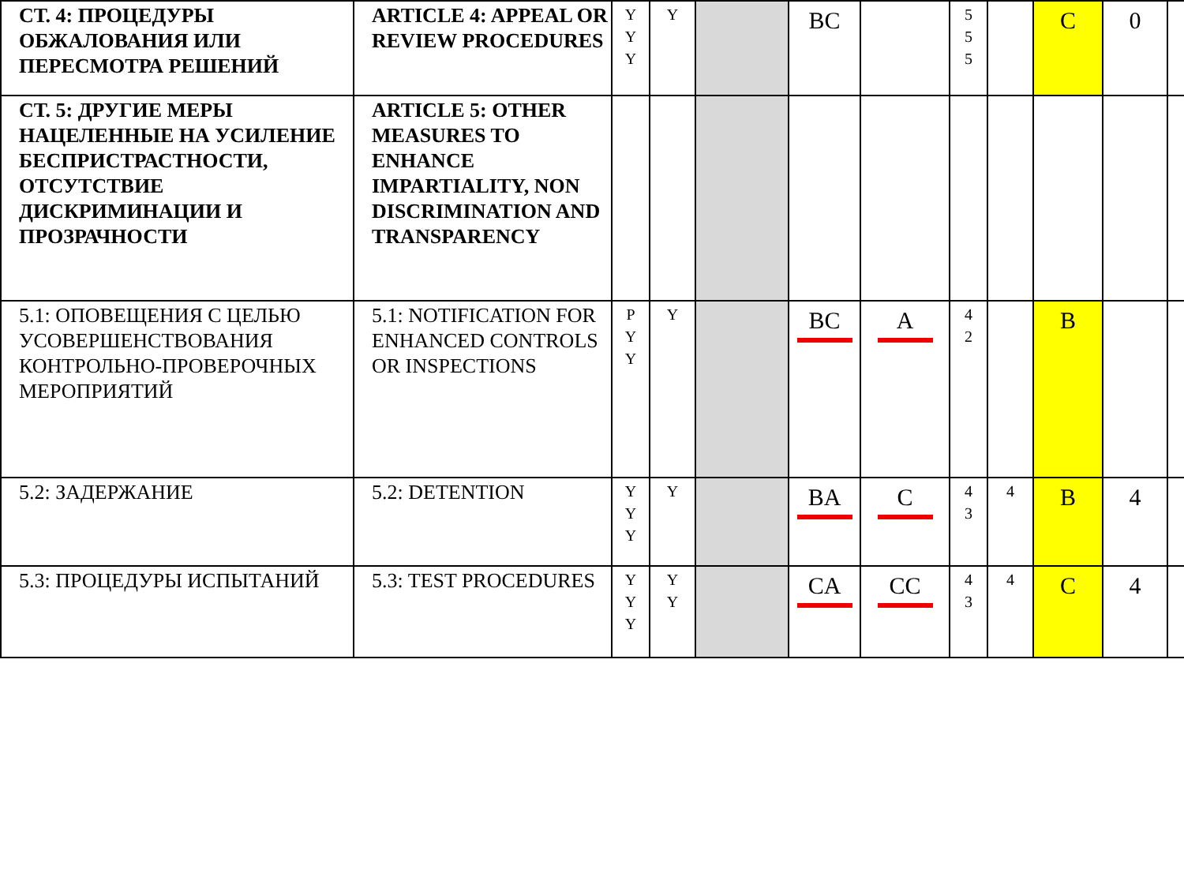| СТ. 4: ПРОЦЕДУРЫ ОБЖАЛОВАНИЯ ИЛИ ПЕРЕСМОТРА РЕШЕНИЙ | ARTICLE 4: APPEAL OR REVIEW PROCEDURES | Y Y Y | Y | | BC | | 5 5 5 | | C | 0 | |
| СТ. 5: ДРУГИЕ МЕРЫ НАЦЕЛЕННЫЕ НА УСИЛЕНИЕ БЕСПРИСТРАСТНОСТИ, ОТСУТСТВИЕ ДИСКРИМИНАЦИИ И ПРОЗРАЧНОСТИ | ARTICLE 5: OTHER MEASURES TO ENHANCE IMPARTIALITY, NON DISCRIMINATION AND TRANSPARENCY | | | | | | | | | | |
| 5.1: ОПОВЕЩЕНИЯ С ЦЕЛЬЮ УСОВЕРШЕНСТВОВАНИЯ КОНТРОЛЬНО-ПРОВЕРОЧНЫХ МЕРОПРИЯТИЙ | 5.1: NOTIFICATION FOR ENHANCED CONTROLS OR INSPECTIONS | P Y Y | Y | | BC | A | 4 2 | | B | | |
| 5.2: ЗАДЕРЖАНИЕ | 5.2: DETENTION | Y Y Y | Y | | BA | C | 4 3 | 4 | B | 4 | |
| 5.3: ПРОЦЕДУРЫ ИСПЫТАНИЙ | 5.3: TEST PROCEDURES | Y Y Y | Y Y | | CA | CC | 4 3 | 4 | C | 4 | |